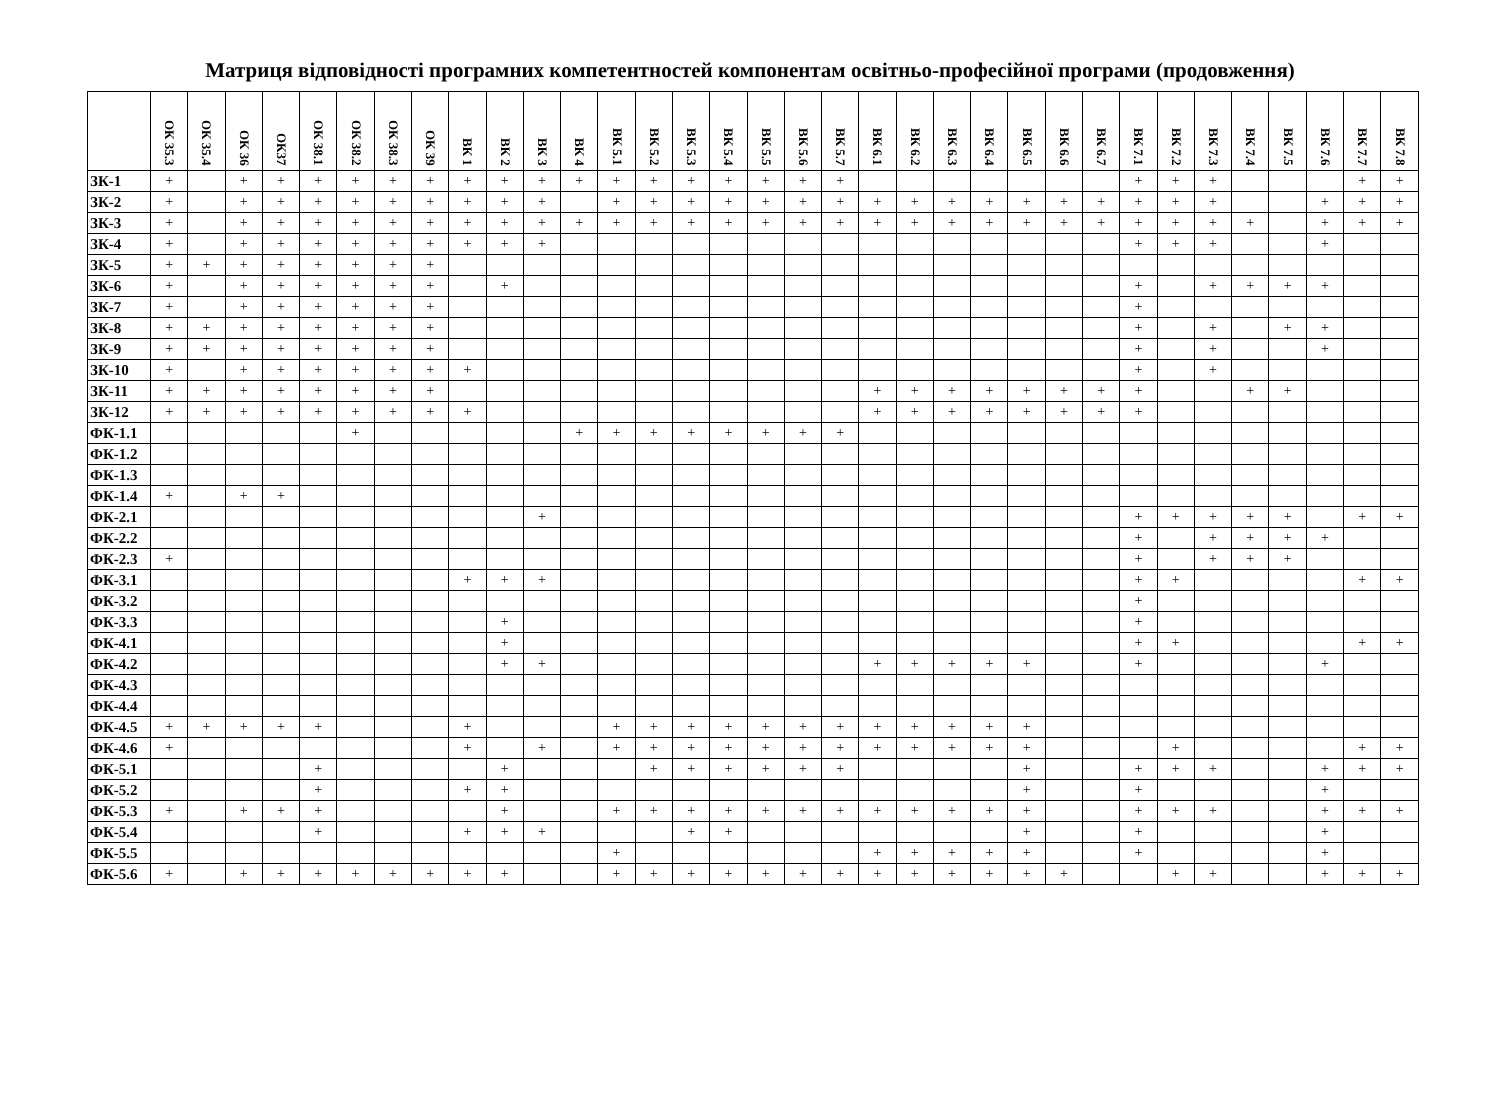Матриця відповідності програмних компетентностей компонентам освітньо-професійної програми (продовження)
| | ОК 35.3 | ОК 35.4 | ОК 36 | ОК37 | ОК 38.1 | ОК 38.2 | ОК 38.3 | ОК 39 | ВК 1 | ВК 2 | ВК 3 | ВК 4 | ВК 5.1 | ВК 5.2 | ВК 5.3 | ВК 5.4 | ВК 5.5 | ВК 5.6 | ВК 5.7 | ВК 6.1 | ВК 6.2 | ВК 6.3 | ВК 6.4 | ВК 6.5 | ВК 6.6 | ВК 6.7 | ВК 7.1 | ВК 7.2 | ВК 7.3 | ВК 7.4 | ВК 7.5 | ВК 7.6 | ВК 7.7 | ВК 7.8 |
| --- | --- | --- | --- | --- | --- | --- | --- | --- | --- | --- | --- | --- | --- | --- | --- | --- | --- | --- | --- | --- | --- | --- | --- | --- | --- | --- | --- | --- | --- | --- | --- | --- | --- | --- |
| ЗК-1 | + | | + | + | + | + | + | + | + | + | + | + | + | + | + | + | + | + | + | | | | | | | | + | + | + | | | | + | + |
| ЗК-2 | + | | + | + | + | + | + | + | + | + | + | | + | + | + | + | + | + | + | + | + | + | + | + | + | + | + | + | + | | | + | + | + |
| ЗК-3 | + | | + | + | + | + | + | + | + | + | + | + | + | + | + | + | + | + | + | + | + | + | + | + | + | + | + | + | + | + | | + | + | + |
| ЗК-4 | + | | + | + | + | + | + | + | + | + | + | | | | | | | | | | | | | | | | + | + | + | | | + | | |
| ЗК-5 | + | + | + | + | + | + | + | + | | | | | | | | | | | | | | | | | | | | | | | | | | |
| ЗК-6 | + | | + | + | + | + | + | + | | + | | | | | | | | | | | | | | | | | + | | + | + | + | + | | |
| ЗК-7 | + | | + | + | + | + | + | + | | | | | | | | | | | | | | | | | | | + | | | | | | | |
| ЗК-8 | + | + | + | + | + | + | + | + | | | | | | | | | | | | | | | | | | | + | | + | | + | + | | |
| ЗК-9 | + | + | + | + | + | + | + | + | | | | | | | | | | | | | | | | | | | + | | + | | | + | | |
| ЗК-10 | + | | + | + | + | + | + | + | + | | | | | | | | | | | | | | | | | | + | | + | | | | | |
| ЗК-11 | + | + | + | + | + | + | + | + | | | | | | | | | | | | + | + | + | + | + | + | + | + | | | + | + | | | |
| ЗК-12 | + | + | + | + | + | + | + | + | + | | | | | | | | | | | + | + | + | + | + | + | + | + | | | | | | | |
| ФК-1.1 | | | | | | + | | | | | | + | + | + | + | + | + | + | + | | | | | | | | | | | | | | | |
| ФК-1.2 | | | | | | | | | | | | | | | | | | | | | | | | | | | | | | | | | | |
| ФК-1.3 | | | | | | | | | | | | | | | | | | | | | | | | | | | | | | | | | | |
| ФК-1.4 | + | | + | + | | | | | | | | | | | | | | | | | | | | | | | | | | | | | | |
| ФК-2.1 | | | | | | | | | | | + | | | | | | | | | | | | | | | | + | + | + | + | + | | + | + |
| ФК-2.2 | | | | | | | | | | | | | | | | | | | | | | | | | | | + | | + | + | + | + | | |
| ФК-2.3 | + | | | | | | | | | | | | | | | | | | | | | | | | | | + | | + | + | + | | | |
| ФК-3.1 | | | | | | | | | + | + | + | | | | | | | | | | | | | | | | + | + | | | | | + | + |
| ФК-3.2 | | | | | | | | | | | | | | | | | | | | | | | | | | | + | | | | | | | |
| ФК-3.3 | | | | | | | | | | + | | | | | | | | | | | | | | | | | + | | | | | | | |
| ФК-4.1 | | | | | | | | | | + | | | | | | | | | | | | | | | | | + | + | | | | | + | + |
| ФК-4.2 | | | | | | | | | | + | + | | | | | | | | | + | + | + | + | + | | | + | | | | | + | | |
| ФК-4.3 | | | | | | | | | | | | | | | | | | | | | | | | | | | | | | | | | | |
| ФК-4.4 | | | | | | | | | | | | | | | | | | | | | | | | | | | | | | | | | | |
| ФК-4.5 | + | + | + | + | + | | | | + | | | | + | + | + | + | + | + | + | + | + | + | + | + | | | | | | | | | | |
| ФК-4.6 | + | | | | | | | | + | | + | | + | + | + | + | + | + | + | + | + | + | + | + | | | | + | | | | | + | + |
| ФК-5.1 | | | | | + | | | | | + | | | | + | + | + | + | + | + | | | | | + | | | + | + | + | | | + | + | + |
| ФК-5.2 | | | | | + | | | | + | + | | | | | | | | | | | | | | + | | | + | | | | | + | | |
| ФК-5.3 | + | | + | + | + | | | | | + | | | + | + | + | + | + | + | + | + | + | + | + | + | | | + | + | + | | | + | + | + |
| ФК-5.4 | | | | | + | | | | + | + | + | | | | + | + | | | | | | | | + | | | + | | | | | + | | |
| ФК-5.5 | | | | | | | | | | | | | + | | | | | | | + | + | + | + | + | | | + | | | | | + | | |
| ФК-5.6 | + | | + | + | + | + | + | + | + | + | | | + | + | + | + | + | + | + | + | + | + | + | + | + | | | + | + | | | + | + | + |